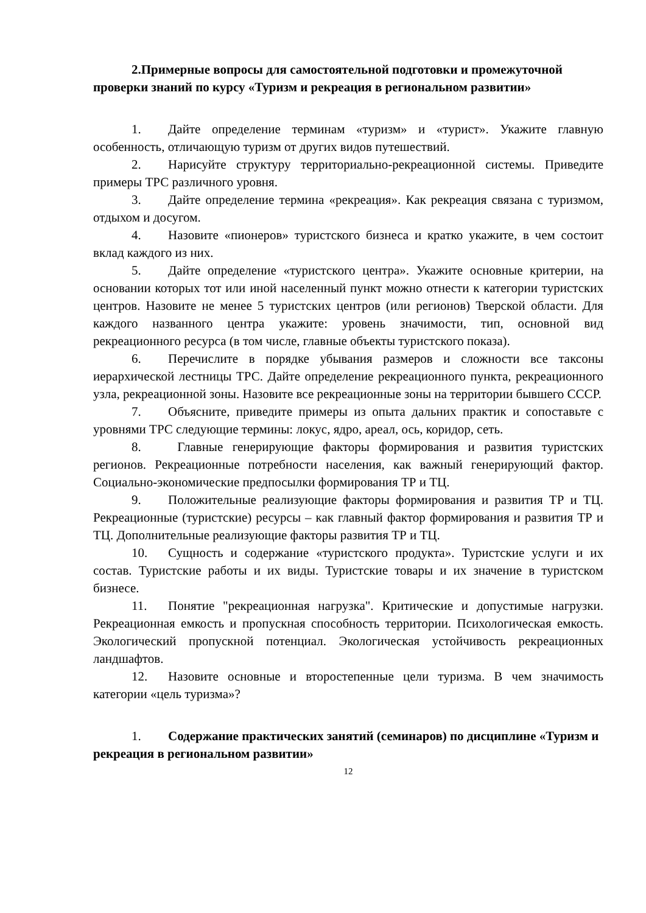2.Примерные вопросы для самостоятельной подготовки и промежуточной проверки знаний по курсу «Туризм и рекреация в региональном развитии»
1. Дайте определение терминам «туризм» и «турист». Укажите главную особенность, отличающую туризм от других видов путешествий.
2. Нарисуйте структуру территориально-рекреационной системы. Приведите примеры ТРС различного уровня.
3. Дайте определение термина «рекреация». Как рекреация связана с туризмом, отдыхом и досугом.
4. Назовите «пионеров» туристского бизнеса и кратко укажите, в чем состоит вклад каждого из них.
5. Дайте определение «туристского центра». Укажите основные критерии, на основании которых тот или иной населенный пункт можно отнести к категории туристских центров. Назовите не менее 5 туристских центров (или регионов) Тверской области. Для каждого названного центра укажите: уровень значимости, тип, основной вид рекреационного ресурса (в том числе, главные объекты туристского показа).
6. Перечислите в порядке убывания размеров и сложности все таксоны иерархической лестницы ТРС. Дайте определение рекреационного пункта, рекреационного узла, рекреационной зоны. Назовите все рекреационные зоны на территории бывшего СССР.
7. Объясните, приведите примеры из опыта дальних практик и сопоставьте с уровнями ТРС следующие термины: локус, ядро, ареал, ось, коридор, сеть.
8. Главные генерирующие факторы формирования и развития туристских регионов. Рекреационные потребности населения, как важный генерирующий фактор. Социально-экономические предпосылки формирования ТР и ТЦ.
9. Положительные реализующие факторы формирования и развития ТР и ТЦ. Рекреационные (туристские) ресурсы – как главный фактор формирования и развития ТР и ТЦ. Дополнительные реализующие факторы развития ТР и ТЦ.
10. Сущность и содержание «туристского продукта». Туристские услуги и их состав. Туристские работы и их виды. Туристские товары и их значение в туристском бизнесе.
11. Понятие "рекреационная нагрузка". Критические и допустимые нагрузки. Рекреационная емкость и пропускная способность территории. Психологическая емкость. Экологический пропускной потенциал. Экологическая устойчивость рекреационных ландшафтов.
12. Назовите основные и второстепенные цели туризма. В чем значимость категории «цель туризма»?
1. Содержание практических занятий (семинаров) по дисциплине «Туризм и рекреация в региональном развитии»
12